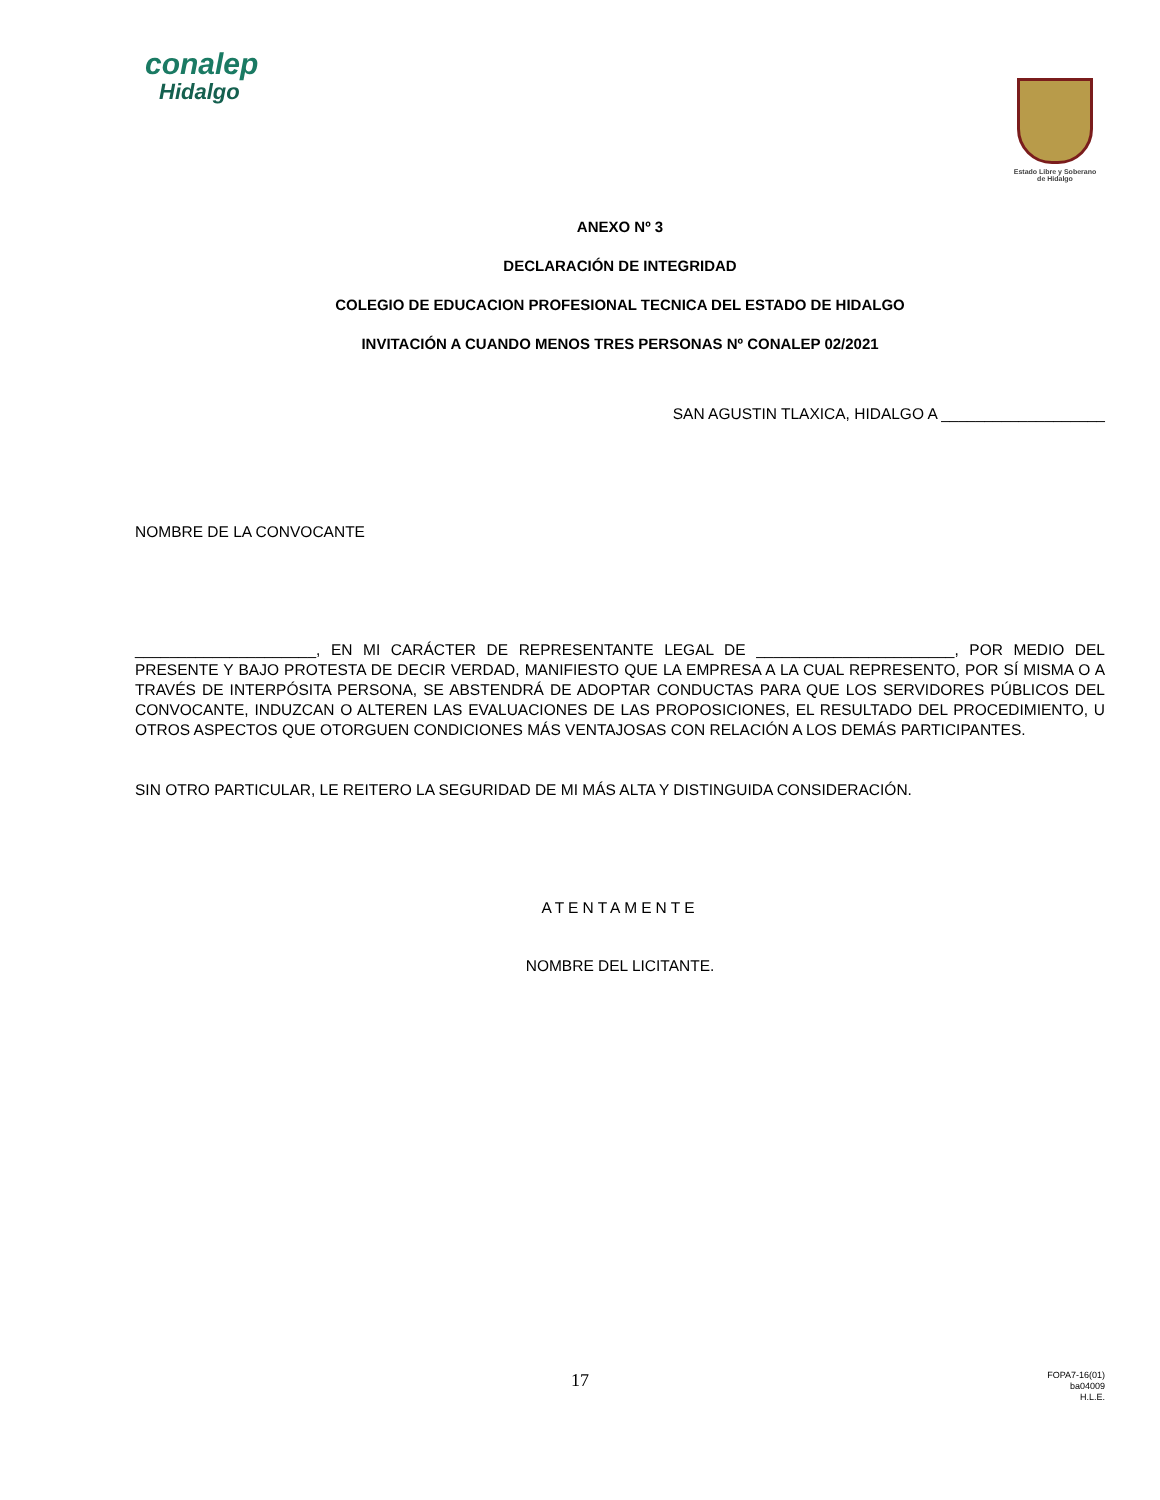conalep
Hidalgo
Estado Libre y Soberano
de Hidalgo
ANEXO Nº 3
DECLARACIÓN DE INTEGRIDAD
COLEGIO DE EDUCACION PROFESIONAL TECNICA DEL ESTADO DE HIDALGO
INVITACIÓN A CUANDO MENOS TRES PERSONAS Nº CONALEP 02/2021
SAN AGUSTIN TLAXICA, HIDALGO A ___________________
NOMBRE DE LA CONVOCANTE
_____________________, EN MI CARÁCTER DE REPRESENTANTE LEGAL DE _______________________, POR MEDIO DEL PRESENTE Y BAJO PROTESTA DE DECIR VERDAD, MANIFIESTO QUE LA EMPRESA A LA CUAL REPRESENTO, POR SÍ MISMA O A TRAVÉS DE INTERPÓSITA PERSONA, SE ABSTENDRÁ DE ADOPTAR CONDUCTAS PARA QUE LOS SERVIDORES PÚBLICOS DEL CONVOCANTE, INDUZCAN O ALTEREN LAS EVALUACIONES DE LAS PROPOSICIONES, EL RESULTADO DEL PROCEDIMIENTO, U OTROS ASPECTOS QUE OTORGUEN CONDICIONES MÁS VENTAJOSAS CON RELACIÓN A LOS DEMÁS PARTICIPANTES.
SIN OTRO PARTICULAR, LE REITERO LA SEGURIDAD DE MI MÁS ALTA Y DISTINGUIDA CONSIDERACIÓN.
ATENTAMENTE
NOMBRE DEL LICITANTE.
17
FOPA7-16(01)
ba04009
H.L.E.